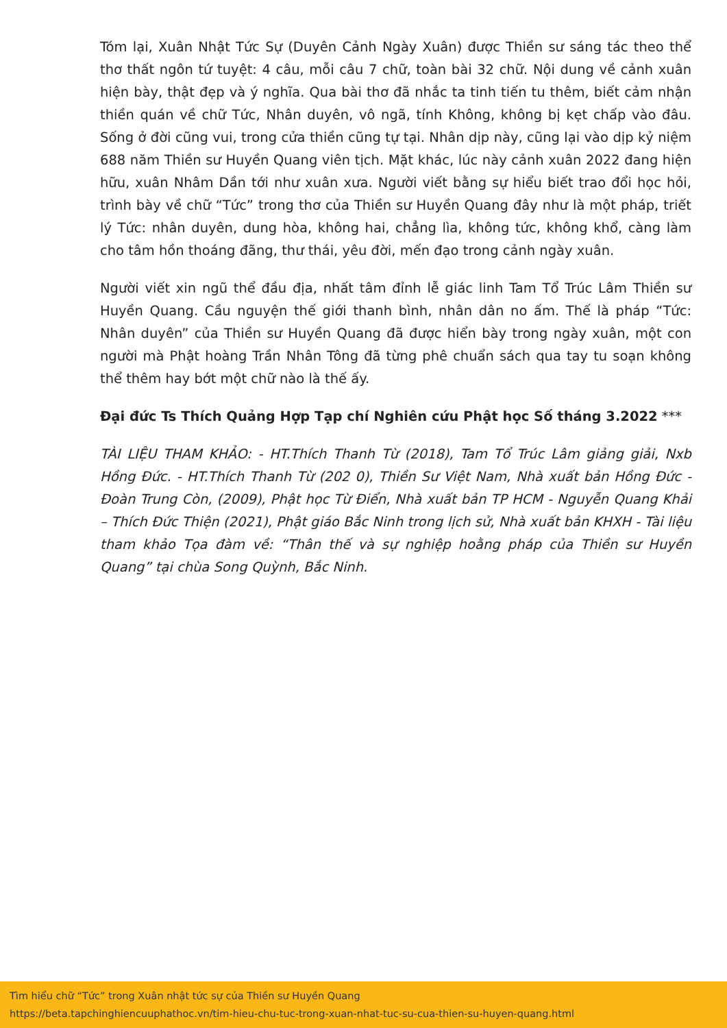Tóm lại, Xuân Nhật Tức Sự (Duyên Cảnh Ngày Xuân) được Thiền sư sáng tác theo thể thơ thất ngôn tứ tuyệt: 4 câu, mỗi câu 7 chữ, toàn bài 32 chữ. Nội dung về cảnh xuân hiện bày, thật đẹp và ý nghĩa. Qua bài thơ đã nhắc ta tinh tiến tu thêm, biết cảm nhận thiền quán về chữ Tức, Nhân duyên, vô ngã, tính Không, không bị kẹt chấp vào đâu. Sống ở đời cũng vui, trong cửa thiền cũng tự tại. Nhân dịp này, cũng lại vào dịp kỷ niệm 688 năm Thiền sư Huyền Quang viên tịch. Mặt khác, lúc này cảnh xuân 2022 đang hiện hữu, xuân Nhâm Dần tới như xuân xưa. Người viết bằng sự hiểu biết trao đổi học hỏi, trình bày về chữ “Tức” trong thơ của Thiền sư Huyền Quang đây như là một pháp, triết lý Tức: nhân duyên, dung hòa, không hai, chẳng lìa, không tức, không khổ, càng làm cho tâm hồn thoáng đãng, thư thái, yêu đời, mến đạo trong cảnh ngày xuân.
Người viết xin ngũ thể đầu địa, nhất tâm đỉnh lễ giác linh Tam Tổ Trúc Lâm Thiền sư Huyền Quang. Cầu nguyện thế giới thanh bình, nhân dân no ấm. Thế là pháp “Tức: Nhân duyên” của Thiền sư Huyền Quang đã được hiển bày trong ngày xuân, một con người mà Phật hoàng Trần Nhân Tông đã từng phê chuẩn sách qua tay tu soạn không thể thêm hay bớt một chữ nào là thế ấy.
Đại đức Ts Thích Quảng Hợp Tạp chí Nghiên cứu Phật học Số tháng 3.2022 ***
TÀI LIỆU THAM KHẢO: - HT.Thích Thanh Từ (2018), Tam Tổ Trúc Lâm giảng giải, Nxb Hồng Đức. - HT.Thích Thanh Từ (202 0), Thiền Sư Việt Nam, Nhà xuất bản Hồng Đức - Đoàn Trung Còn, (2009), Phật học Từ Điển, Nhà xuất bản TP HCM - Nguyễn Quang Khải – Thích Đức Thiện (2021), Phật giáo Bắc Ninh trong lịch sử, Nhà xuất bản KHXH - Tài liệu tham khảo Tọa đàm về: “Thân thế và sự nghiệp hoằng pháp của Thiền sư Huyền Quang” tại chùa Song Quỳnh, Bắc Ninh.
Tìm hiểu chữ “Tức” trong Xuân nhật tức sự của Thiền sư Huyền Quang
https://beta.tapchinghiencuuphathoc.vn/tim-hieu-chu-tuc-trong-xuan-nhat-tuc-su-cua-thien-su-huyen-quang.html